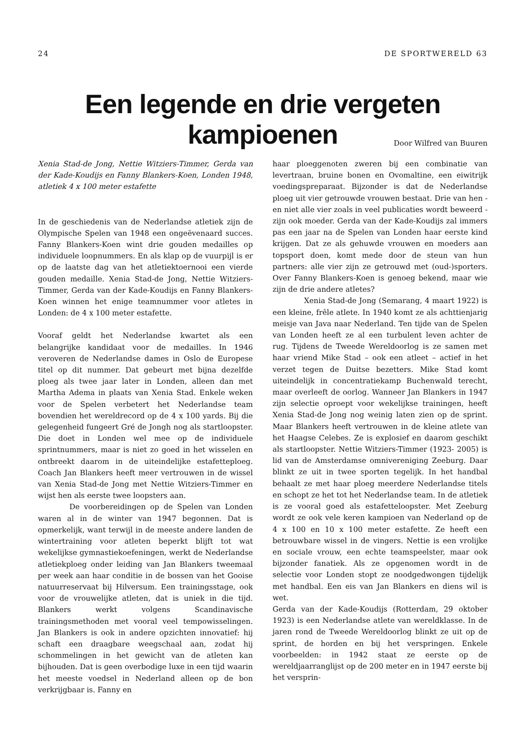24 DE SPORTWERELD 63
Een legende en drie vergeten kampioenen
Door Wilfred van Buuren
Xenia Stad-de Jong, Nettie Witziers-Timmer, Gerda van der Kade-Koudijs en Fanny Blankers-Koen, Londen 1948, atletiek 4 x 100 meter estafette
In de geschiedenis van de Nederlandse atletiek zijn de Olympische Spelen van 1948 een ongeëvenaard succes. Fanny Blankers-Koen wint drie gouden medailles op individuele loopnummers. En als klap op de vuurpijl is er op de laatste dag van het atletiektoernooi een vierde gouden medaille. Xenia Stad-de Jong, Nettie Witziers-Timmer, Gerda van der Kade-Koudijs en Fanny Blankers-Koen winnen het enige teamnummer voor atletes in Londen: de 4 x 100 meter estafette.
Vooraf geldt het Nederlandse kwartet als een belangrijke kandidaat voor de medailles. In 1946 veroveren de Nederlandse dames in Oslo de Europese titel op dit nummer. Dat gebeurt met bijna dezelfde ploeg als twee jaar later in Londen, alleen dan met Martha Adema in plaats van Xenia Stad. Enkele weken voor de Spelen verbetert het Nederlandse team bovendien het wereldrecord op de 4 x 100 yards. Bij die gelegenheid fungeert Gré de Jongh nog als startloopster. Die doet in Londen wel mee op de individuele sprintnummers, maar is niet zo goed in het wisselen en ontbreekt daarom in de uiteindelijke estafetteploeg. Coach Jan Blankers heeft meer vertrouwen in de wissel van Xenia Stad-de Jong met Nettie Witziers-Timmer en wijst hen als eerste twee loopsters aan.
De voorbereidingen op de Spelen van Londen waren al in de winter van 1947 begonnen. Dat is opmerkelijk, want terwijl in de meeste andere landen de wintertraining voor atleten beperkt blijft tot wat wekelijkse gymnastiekoefeningen, werkt de Nederlandse atletiekploeg onder leiding van Jan Blankers tweemaal per week aan haar conditie in de bossen van het Gooise natuurreservaat bij Hilversum. Een trainingsstage, ook voor de vrouwelijke atleten, dat is uniek in die tijd. Blankers werkt volgens Scandinavische trainingsmethoden met vooral veel tempowisselingen. Jan Blankers is ook in andere opzichten innovatief: hij schaft een draagbare weegschaal aan, zodat hij schommelingen in het gewicht van de atleten kan bijhouden. Dat is geen overbodige luxe in een tijd waarin het meeste voedsel in Nederland alleen op de bon verkrijgbaar is. Fanny en
haar ploeggenoten zweren bij een combinatie van levertraan, bruine bonen en Ovomaltine, een eiwitrijk voedingspreparaat. Bijzonder is dat de Nederlandse ploeg uit vier getrouwde vrouwen bestaat. Drie van hen - en niet alle vier zoals in veel publicaties wordt beweerd - zijn ook moeder. Gerda van der Kade-Koudijs zal immers pas een jaar na de Spelen van Londen haar eerste kind krijgen. Dat ze als gehuwde vrouwen en moeders aan topsport doen, komt mede door de steun van hun partners: alle vier zijn ze getrouwd met (oud-)sporters. Over Fanny Blankers-Koen is genoeg bekend, maar wie zijn de drie andere atletes?
Xenia Stad-de Jong (Semarang, 4 maart 1922) is een kleine, frêle atlete. In 1940 komt ze als achttienjarig meisje van Java naar Nederland. Ten tijde van de Spelen van Londen heeft ze al een turbulent leven achter de rug. Tijdens de Tweede Wereldoorlog is ze samen met haar vriend Mike Stad – ook een atleet – actief in het verzet tegen de Duitse bezetters. Mike Stad komt uiteindelijk in concentratiekamp Buchenwald terecht, maar overleeft de oorlog. Wanneer Jan Blankers in 1947 zijn selectie oproept voor wekelijkse trainingen, heeft Xenia Stad-de Jong nog weinig laten zien op de sprint. Maar Blankers heeft vertrouwen in de kleine atlete van het Haagse Celebes. Ze is explosief en daarom geschikt als startloopster. Nettie Witziers-Timmer (1923- 2005) is lid van de Amsterdamse omnivereniging Zeeburg. Daar blinkt ze uit in twee sporten tegelijk. In het handbal behaalt ze met haar ploeg meerdere Nederlandse titels en schopt ze het tot het Nederlandse team. In de atletiek is ze vooral goed als estafetteloopster. Met Zeeburg wordt ze ook vele keren kampioen van Nederland op de 4 x 100 en 10 x 100 meter estafette. Ze heeft een betrouwbare wissel in de vingers. Nettie is een vrolijke en sociale vrouw, een echte teamspeelster, maar ook bijzonder fanatiek. Als ze opgenomen wordt in de selectie voor Londen stopt ze noodgedwongen tijdelijk met handbal. Een eis van Jan Blankers en diens wil is wet.
Gerda van der Kade-Koudijs (Rotterdam, 29 oktober 1923) is een Nederlandse atlete van wereldklasse. In de jaren rond de Tweede Wereldoorlog blinkt ze uit op de sprint, de horden en bij het verspringen. Enkele voorbeelden: in 1942 staat ze eerste op de wereldjaarranglijst op de 200 meter en in 1947 eerste bij het versprin-